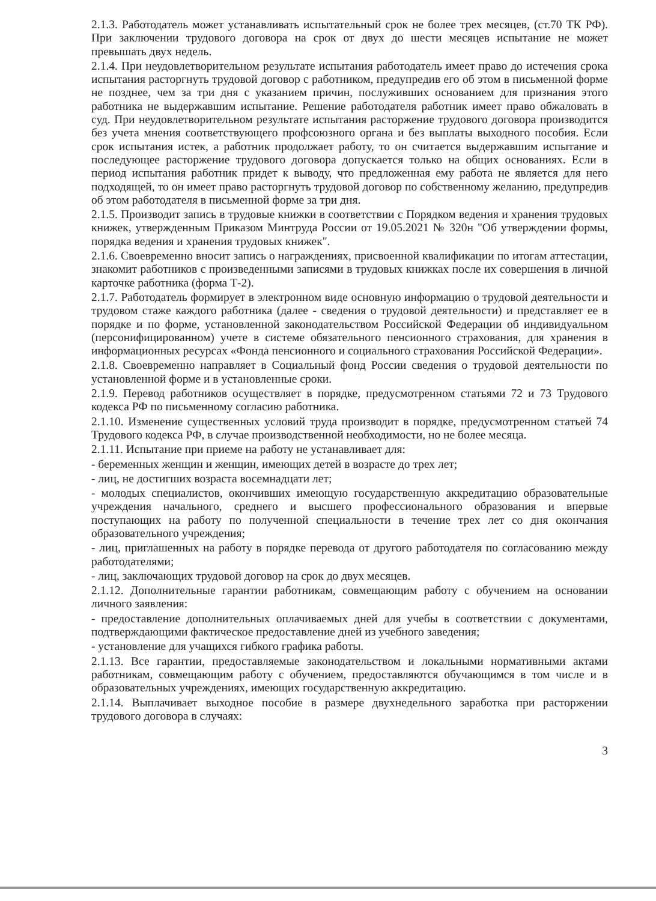2.1.3. Работодатель может устанавливать испытательный срок не более трех месяцев, (ст.70 ТК РФ). При заключении трудового договора на срок от двух до шести месяцев испытание не может превышать двух недель.
2.1.4. При неудовлетворительном результате испытания работодатель имеет право до истечения срока испытания расторгнуть трудовой договор с работником, предупредив его об этом в письменной форме не позднее, чем за три дня с указанием причин, послуживших основанием для признания этого работника не выдержавшим испытание. Решение работодателя работник имеет право обжаловать в суд. При неудовлетворительном результате испытания расторжение трудового договора производится без учета мнения соответствующего профсоюзного органа и без выплаты выходного пособия. Если срок испытания истек, а работник продолжает работу, то он считается выдержавшим испытание и последующее расторжение трудового договора допускается только на общих основаниях. Если в период испытания работник придет к выводу, что предложенная ему работа не является для него подходящей, то он имеет право расторгнуть трудовой договор по собственному желанию, предупредив об этом работодателя в письменной форме за три дня.
2.1.5. Производит запись в трудовые книжки в соответствии с Порядком ведения и хранения трудовых книжек, утвержденным Приказом Минтруда России от 19.05.2021 № 320н "Об утверждении формы, порядка ведения и хранения трудовых книжек".
2.1.6. Своевременно вносит запись о награждениях, присвоенной квалификации по итогам аттестации, знакомит работников с произведенными записями в трудовых книжках после их совершения в личной карточке работника (форма Т-2).
2.1.7. Работодатель формирует в электронном виде основную информацию о трудовой деятельности и трудовом стаже каждого работника (далее - сведения о трудовой деятельности) и представляет ее в порядке и по форме, установленной законодательством Российской Федерации об индивидуальном (персонифицированном) учете в системе обязательного пенсионного страхования, для хранения в информационных ресурсах «Фонда пенсионного и социального страхования Российской Федерации».
2.1.8. Своевременно направляет в Социальный фонд России сведения о трудовой деятельности по установленной форме и в установленные сроки.
2.1.9. Перевод работников осуществляет в порядке, предусмотренном статьями 72 и 73 Трудового кодекса РФ по письменному согласию работника.
2.1.10. Изменение существенных условий труда производит в порядке, предусмотренном статьей 74 Трудового кодекса РФ, в случае производственной необходимости, но не более месяца.
2.1.11. Испытание при приеме на работу не устанавливает для:
- беременных женщин и женщин, имеющих детей в возрасте до трех лет;
- лиц, не достигших возраста восемнадцати лет;
- молодых специалистов, окончивших имеющую государственную аккредитацию образовательные учреждения начального, среднего и высшего профессионального образования и впервые поступающих на работу по полученной специальности в течение трех лет со дня окончания образовательного учреждения;
- лиц, приглашенных на работу в порядке перевода от другого работодателя по согласованию между работодателями;
- лиц, заключающих трудовой договор на срок до двух месяцев.
2.1.12. Дополнительные гарантии работникам, совмещающим работу с обучением на основании личного заявления:
- предоставление дополнительных оплачиваемых дней для учебы в соответствии с документами, подтверждающими фактическое предоставление дней из учебного заведения;
- установление для учащихся гибкого графика работы.
2.1.13. Все гарантии, предоставляемые законодательством и локальными нормативными актами работникам, совмещающим работу с обучением, предоставляются обучающимся в том числе и в образовательных учреждениях, имеющих государственную аккредитацию.
2.1.14. Выплачивает выходное пособие в размере двухнедельного заработка при расторжении трудового договора в случаях:
3